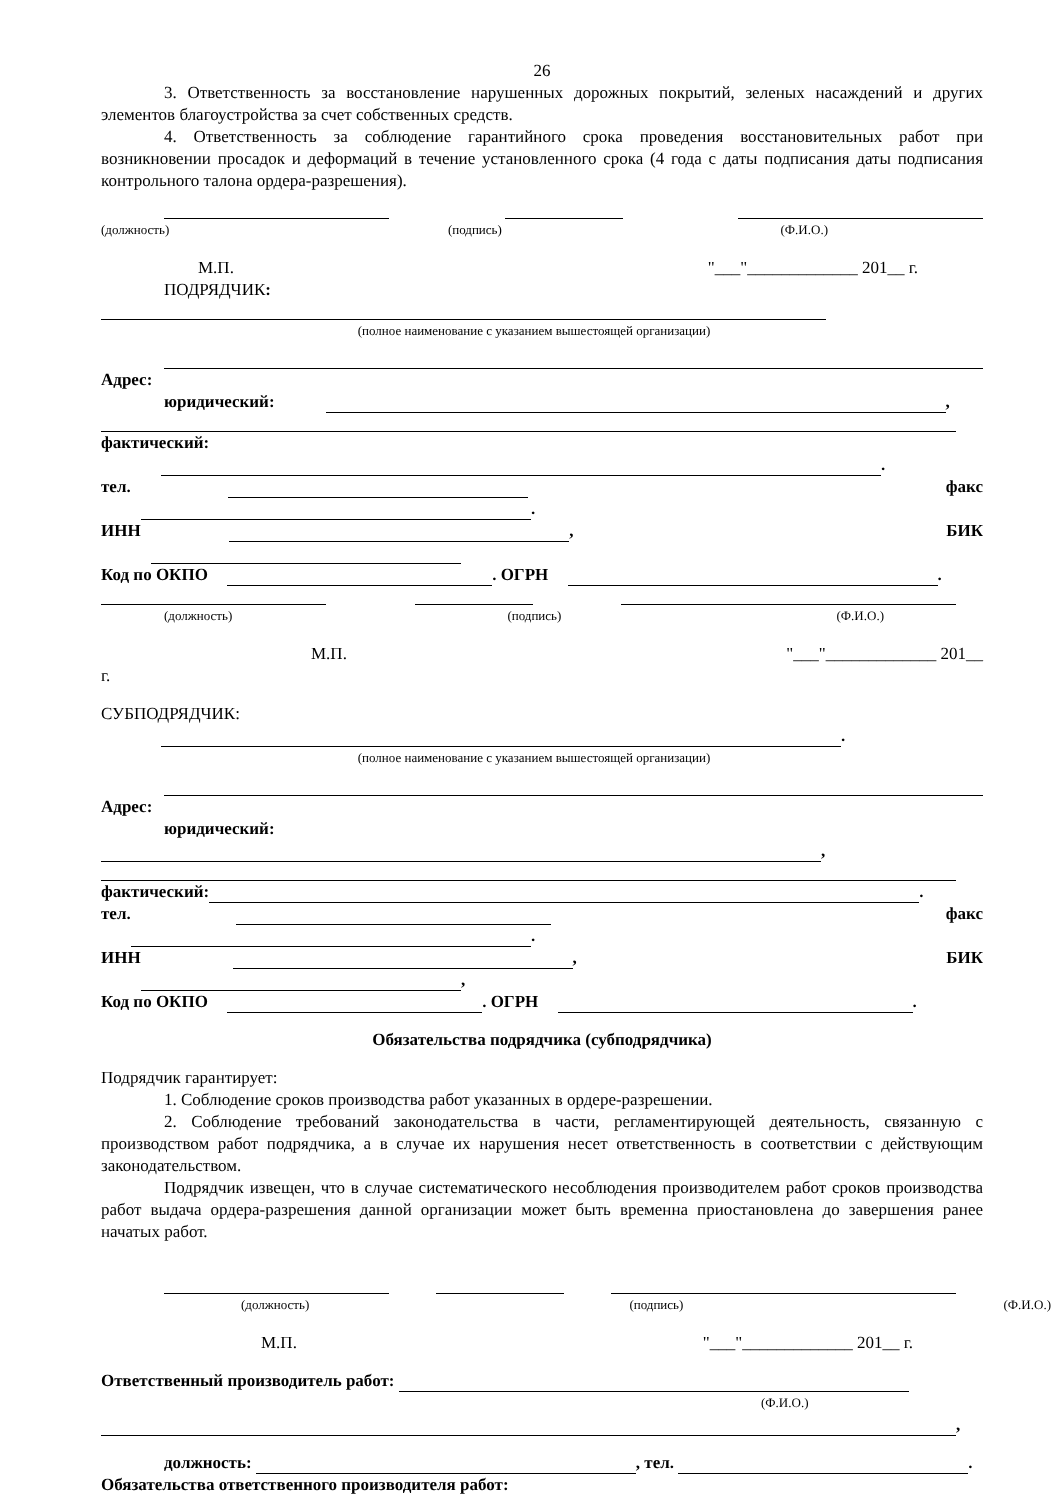26
3. Ответственность за восстановление нарушенных дорожных покрытий, зеленых насаждений и других элементов благоустройства за счет собственных средств.
4. Ответственность за соблюдение гарантийного срока проведения восстановительных работ при возникновении просадок и деформаций в течение установленного срока (4 года с даты подписания даты подписания контрольного талона ордера-разрешения).
(должность) (подпись) (Ф.И.О.)
М.П. "___"_____________ 201__ г.
ПОДРЯДЧИК:
(полное наименование с указанием вышестоящей организации)
Адрес:
юридический: ,
фактический: .
тел. факс .
ИНН , БИК
Код по ОКПО . ОГРН .
(должность) (подпись) (Ф.И.О.)
М.П. "___"_____________ 201__
г.
СУБПОДРЯДЧИК: .
(полное наименование с указанием вышестоящей организации)
Адрес:
юридический:
,
фактический: .
тел. факс .
ИНН , БИК ,
Код по ОКПО . ОГРН .
Обязательства подрядчика (субподрядчика)
Подрядчик гарантирует:
1. Соблюдение сроков производства работ указанных в ордере-разрешении.
2. Соблюдение требований законодательства в части, регламентирующей деятельность, связанную с производством работ подрядчика, а в случае их нарушения несет ответственность в соответствии с действующим законодательством.
Подрядчик извещен, что в случае систематического несоблюдения производителем работ сроков производства работ выдача ордера-разрешения данной организации может быть временна приостановлена до завершения ранее начатых работ.
(должность) (подпись) (Ф.И.О.)
М.П. "___"_____________ 201__ г.
Ответственный производитель работ:
(Ф.И.О.)
,
должность: , тел. .
Обязательства ответственного производителя работ: